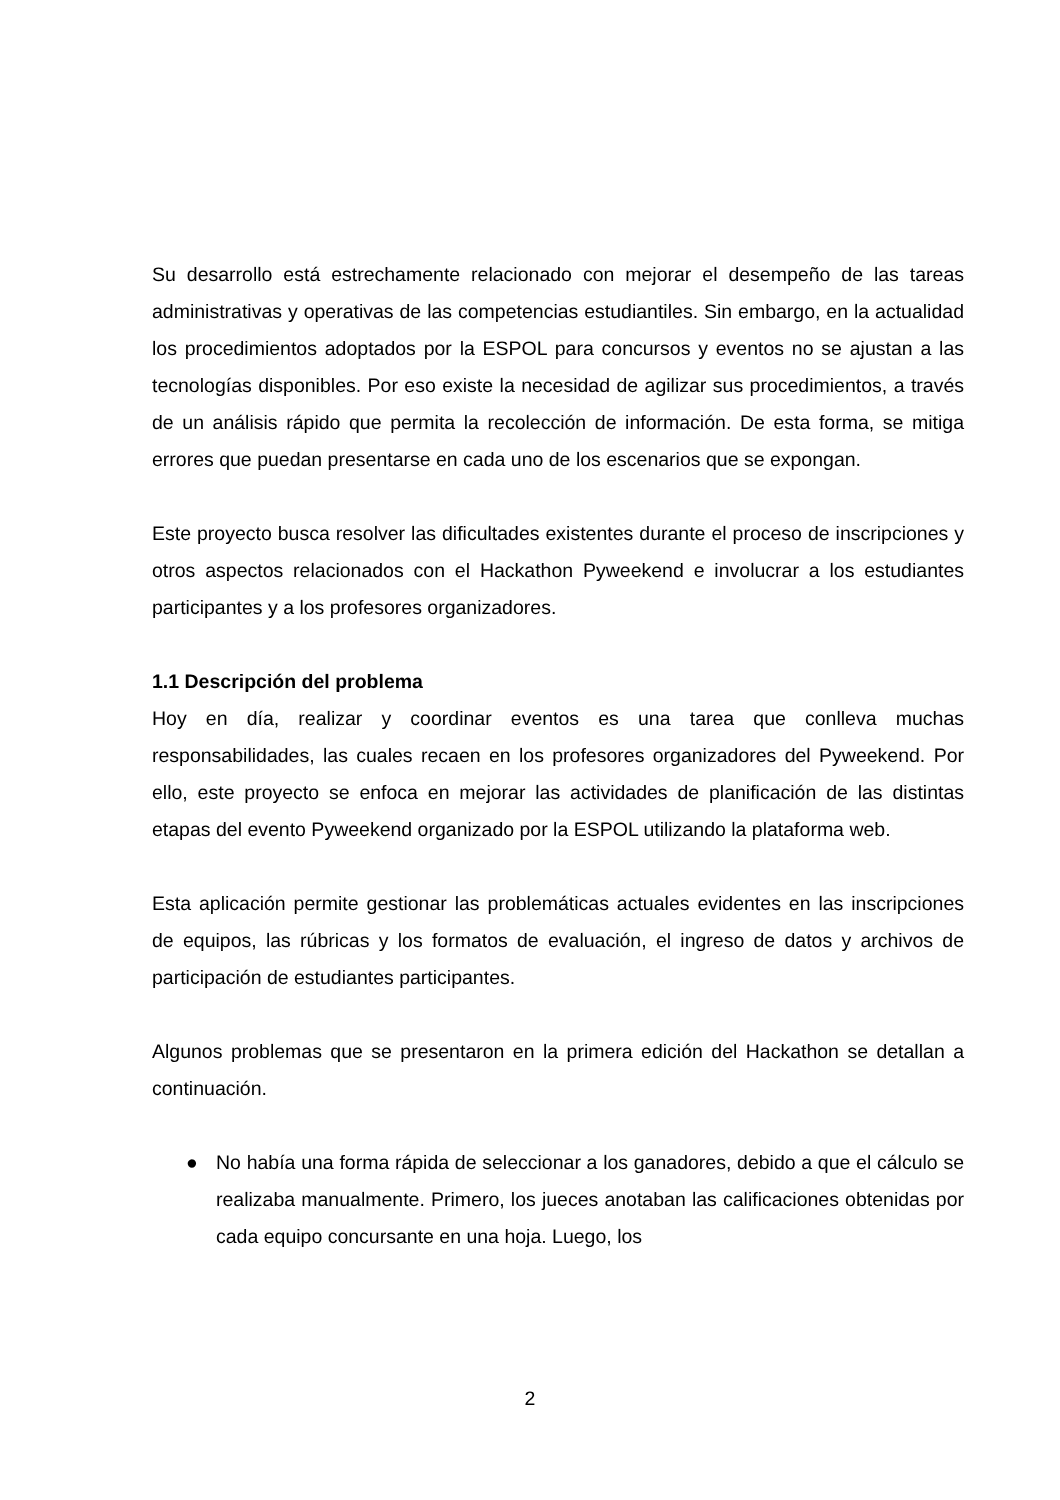Su desarrollo está estrechamente relacionado con mejorar el desempeño de las tareas administrativas y operativas de las competencias estudiantiles. Sin embargo, en la actualidad los procedimientos adoptados por la ESPOL para concursos y eventos no se ajustan a las tecnologías disponibles. Por eso existe la necesidad de agilizar sus procedimientos, a través de un análisis rápido que permita la recolección de información. De esta forma, se mitiga errores que puedan presentarse en cada uno de los escenarios que se expongan.
Este proyecto busca resolver las dificultades existentes durante el proceso de inscripciones y otros aspectos relacionados con el Hackathon Pyweekend e involucrar a los estudiantes participantes y a los profesores organizadores.
1.1 Descripción del problema
Hoy en día, realizar y coordinar eventos es una tarea que conlleva muchas responsabilidades, las cuales recaen en los profesores organizadores del Pyweekend. Por ello, este proyecto se enfoca en mejorar las actividades de planificación de las distintas etapas del evento Pyweekend organizado por la ESPOL utilizando la plataforma web.
Esta aplicación permite gestionar las problemáticas actuales evidentes en las inscripciones de equipos, las rúbricas y los formatos de evaluación, el ingreso de datos y archivos de participación de estudiantes participantes.
Algunos problemas que se presentaron en la primera edición del Hackathon se detallan a continuación.
● No había una forma rápida de seleccionar a los ganadores, debido a que el cálculo se realizaba manualmente. Primero, los jueces anotaban las calificaciones obtenidas por cada equipo concursante en una hoja. Luego, los
2